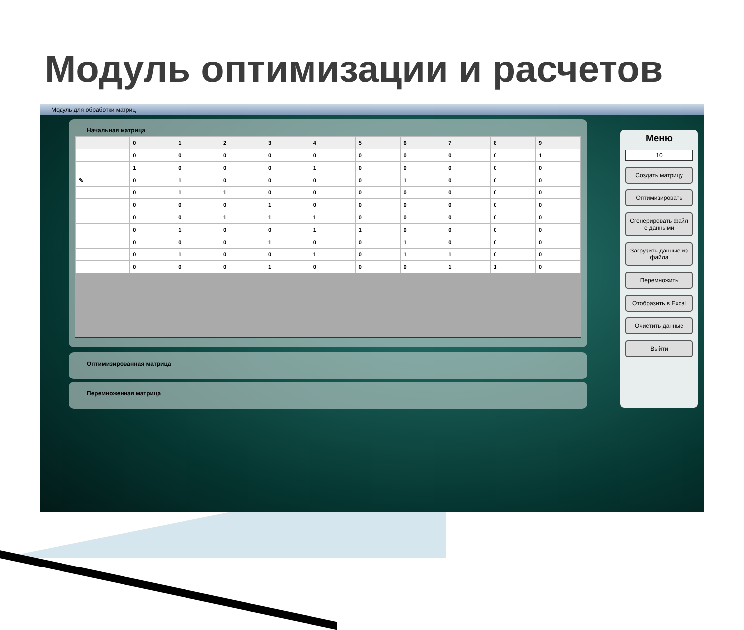Модуль оптимизации и расчетов
Модуль для обработки матриц
Начальная матрица
| | 0 | 1 | 2 | 3 | 4 | 5 | 6 | 7 | 8 | 9 |
| --- | --- | --- | --- | --- | --- | --- | --- | --- | --- | --- |
| | 0 | 0 | 0 | 0 | 0 | 0 | 0 | 0 | 0 | 1 |
| | 1 | 0 | 0 | 0 | 1 | 0 | 0 | 0 | 0 | 0 |
| ✎ | 0 | 1 | 0 | 0 | 0 | 0 | 1 | 0 | 0 | 0 |
| | 0 | 1 | 1 | 0 | 0 | 0 | 0 | 0 | 0 | 0 |
| | 0 | 0 | 0 | 1 | 0 | 0 | 0 | 0 | 0 | 0 |
| | 0 | 0 | 1 | 1 | 1 | 0 | 0 | 0 | 0 | 0 |
| | 0 | 1 | 0 | 0 | 1 | 1 | 0 | 0 | 0 | 0 |
| | 0 | 0 | 0 | 1 | 0 | 0 | 1 | 0 | 0 | 0 |
| | 0 | 1 | 0 | 0 | 1 | 0 | 1 | 1 | 0 | 0 |
| | 0 | 0 | 0 | 1 | 0 | 0 | 0 | 1 | 1 | 0 |
Оптимизированная матрица
Перемноженная матрица
Меню
10
Создать матрицу
Оптимизировать
Сгенерировать файл с данными
Загрузить данные из файла
Перемножить
Отобразить в Excel
Очистить данные
Выйти